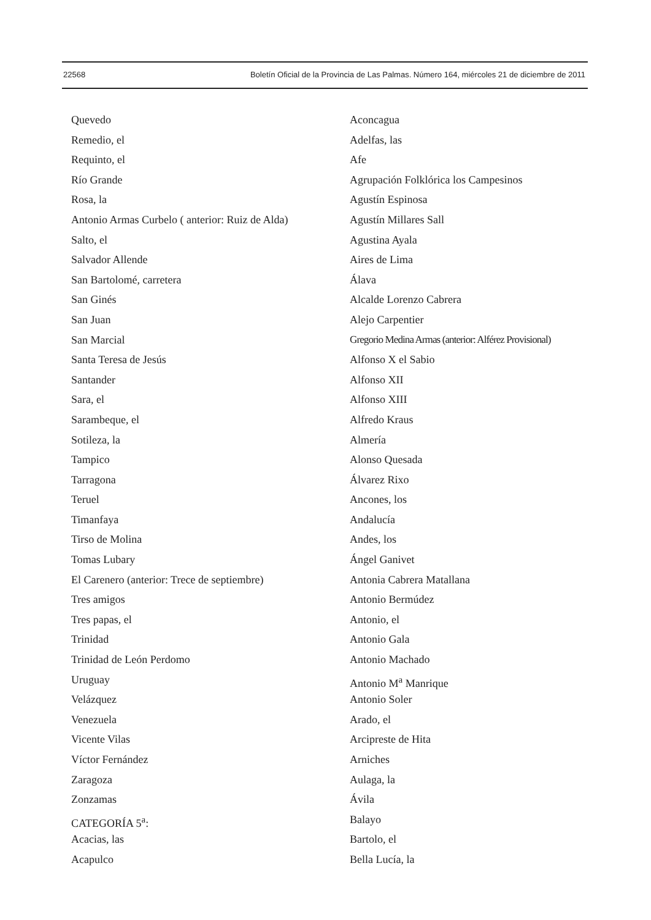22568 Boletín Oficial de la Provincia de Las Palmas. Número 164, miércoles 21 de diciembre de 2011
Quevedo
Remedio, el
Requinto, el
Río Grande
Rosa, la
Antonio Armas Curbelo ( anterior: Ruiz de Alda)
Salto, el
Salvador Allende
San Bartolomé, carretera
San Ginés
San Juan
San Marcial
Santa Teresa de Jesús
Santander
Sara, el
Sarambeque, el
Sotileza, la
Tampico
Tarragona
Teruel
Timanfaya
Tirso de Molina
Tomas Lubary
El Carenero (anterior: Trece de septiembre)
Tres amigos
Tres papas, el
Trinidad
Trinidad de León Perdomo
Uruguay
Velázquez
Venezuela
Vicente Vilas
Víctor Fernández
Zaragoza
Zonzamas
CATEGORÍA 5<sup>a</sup>:
Acacias, las
Acapulco
Aconcagua
Adelfas, las
Afe
Agrupación Folklórica los Campesinos
Agustín Espinosa
Agustín Millares Sall
Agustina Ayala
Aires de Lima
Álava
Alcalde Lorenzo Cabrera
Alejo Carpentier
Gregorio Medina Armas (anterior: Alférez Provisional)
Alfonso X el Sabio
Alfonso XII
Alfonso XIII
Alfredo Kraus
Almería
Alonso Quesada
Álvarez Rixo
Ancones, los
Andalucía
Andes, los
Ángel Ganivet
Antonia Cabrera Matallana
Antonio Bermúdez
Antonio, el
Antonio Gala
Antonio Machado
Antonio M<sup>a</sup> Manrique
Antonio Soler
Arado, el
Arcipreste de Hita
Arniches
Aulaga, la
Ávila
Balayo
Bartolo, el
Bella Lucía, la